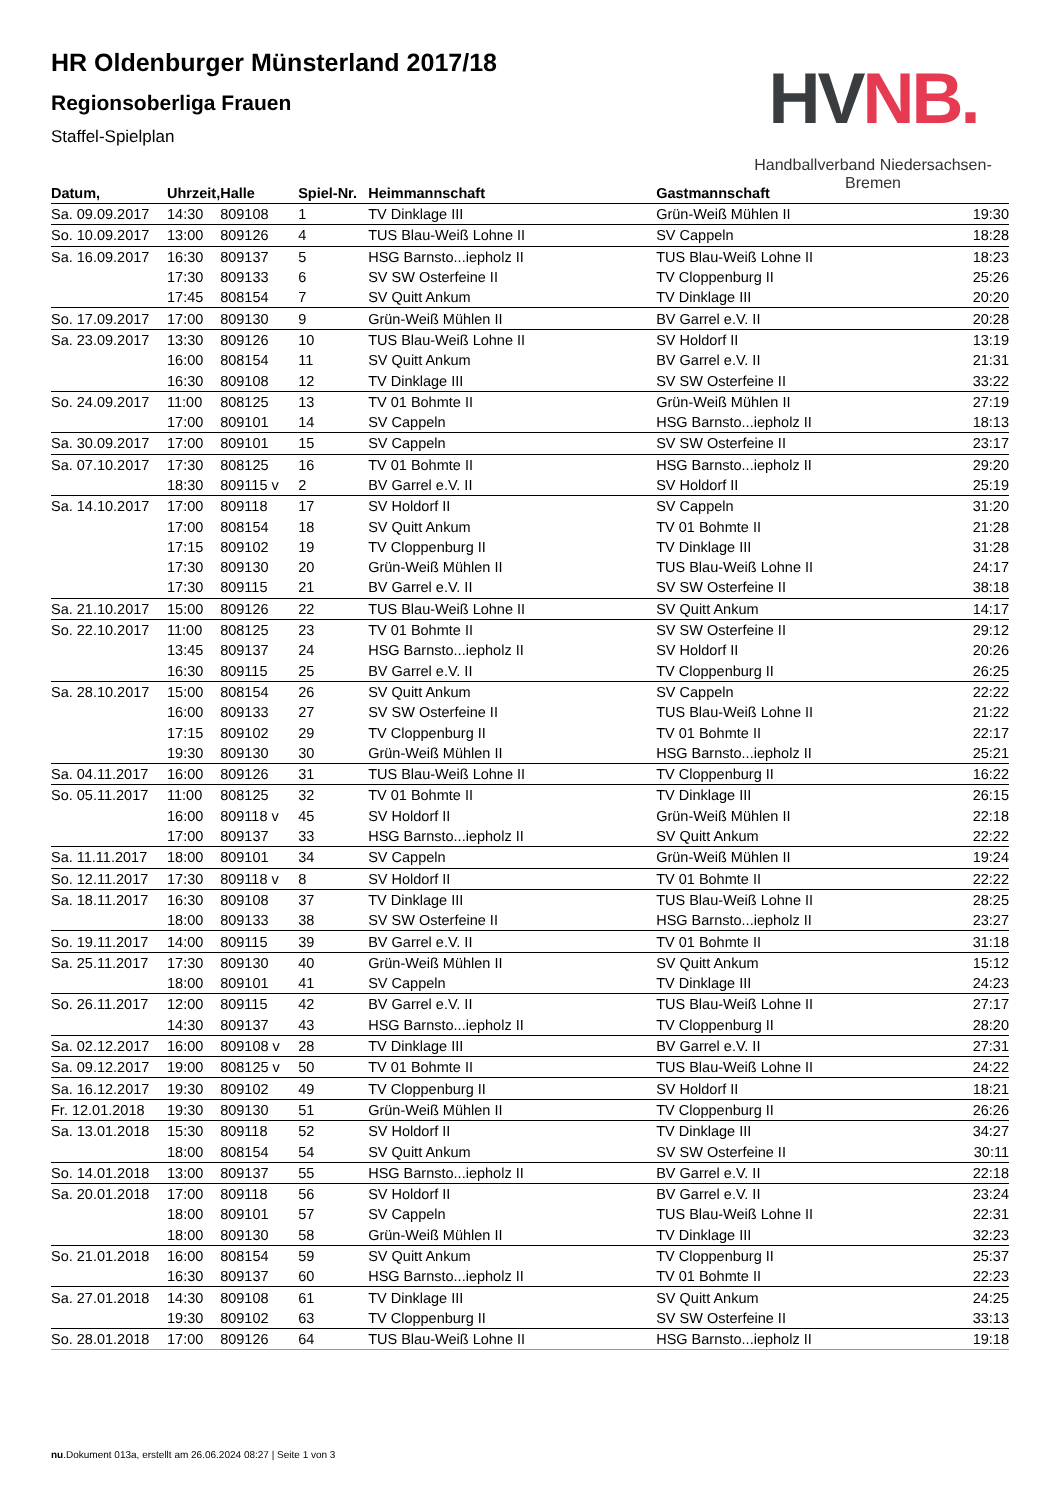HVNB.
Handballverband Niedersachsen-Bremen
HR Oldenburger Münsterland 2017/18
Regionsoberliga Frauen
Staffel-Spielplan
| Datum, | Uhrzeit, | Halle | Spiel-Nr. | Heimmannschaft | Gastmannschaft | |
| --- | --- | --- | --- | --- | --- | --- |
| Sa. 09.09.2017 | 14:30 | 809108 | 1 | TV Dinklage III | Grün-Weiß Mühlen II | 19:30 |
| So. 10.09.2017 | 13:00 | 809126 | 4 | TUS Blau-Weiß Lohne II | SV Cappeln | 18:28 |
| Sa. 16.09.2017 | 16:30 | 809137 | 5 | HSG Barnsto...iepholz II | TUS Blau-Weiß Lohne II | 18:23 |
| | 17:30 | 809133 | 6 | SV SW Osterfeine II | TV Cloppenburg II | 25:26 |
| | 17:45 | 808154 | 7 | SV Quitt Ankum | TV Dinklage III | 20:20 |
| So. 17.09.2017 | 17:00 | 809130 | 9 | Grün-Weiß Mühlen II | BV Garrel e.V. II | 20:28 |
| Sa. 23.09.2017 | 13:30 | 809126 | 10 | TUS Blau-Weiß Lohne II | SV Holdorf II | 13:19 |
| | 16:00 | 808154 | 11 | SV Quitt Ankum | BV Garrel e.V. II | 21:31 |
| | 16:30 | 809108 | 12 | TV Dinklage III | SV SW Osterfeine II | 33:22 |
| So. 24.09.2017 | 11:00 | 808125 | 13 | TV 01 Bohmte II | Grün-Weiß Mühlen II | 27:19 |
| | 17:00 | 809101 | 14 | SV Cappeln | HSG Barnsto...iepholz II | 18:13 |
| Sa. 30.09.2017 | 17:00 | 809101 | 15 | SV Cappeln | SV SW Osterfeine II | 23:17 |
| Sa. 07.10.2017 | 17:30 | 808125 | 16 | TV 01 Bohmte II | HSG Barnsto...iepholz II | 29:20 |
| | 18:30 | 809115 v | 2 | BV Garrel e.V. II | SV Holdorf II | 25:19 |
| Sa. 14.10.2017 | 17:00 | 809118 | 17 | SV Holdorf II | SV Cappeln | 31:20 |
| | 17:00 | 808154 | 18 | SV Quitt Ankum | TV 01 Bohmte II | 21:28 |
| | 17:15 | 809102 | 19 | TV Cloppenburg II | TV Dinklage III | 31:28 |
| | 17:30 | 809130 | 20 | Grün-Weiß Mühlen II | TUS Blau-Weiß Lohne II | 24:17 |
| | 17:30 | 809115 | 21 | BV Garrel e.V. II | SV SW Osterfeine II | 38:18 |
| Sa. 21.10.2017 | 15:00 | 809126 | 22 | TUS Blau-Weiß Lohne II | SV Quitt Ankum | 14:17 |
| So. 22.10.2017 | 11:00 | 808125 | 23 | TV 01 Bohmte II | SV SW Osterfeine II | 29:12 |
| | 13:45 | 809137 | 24 | HSG Barnsto...iepholz II | SV Holdorf II | 20:26 |
| | 16:30 | 809115 | 25 | BV Garrel e.V. II | TV Cloppenburg II | 26:25 |
| Sa. 28.10.2017 | 15:00 | 808154 | 26 | SV Quitt Ankum | SV Cappeln | 22:22 |
| | 16:00 | 809133 | 27 | SV SW Osterfeine II | TUS Blau-Weiß Lohne II | 21:22 |
| | 17:15 | 809102 | 29 | TV Cloppenburg II | TV 01 Bohmte II | 22:17 |
| | 19:30 | 809130 | 30 | Grün-Weiß Mühlen II | HSG Barnsto...iepholz II | 25:21 |
| Sa. 04.11.2017 | 16:00 | 809126 | 31 | TUS Blau-Weiß Lohne II | TV Cloppenburg II | 16:22 |
| So. 05.11.2017 | 11:00 | 808125 | 32 | TV 01 Bohmte II | TV Dinklage III | 26:15 |
| | 16:00 | 809118 v | 45 | SV Holdorf II | Grün-Weiß Mühlen II | 22:18 |
| | 17:00 | 809137 | 33 | HSG Barnsto...iepholz II | SV Quitt Ankum | 22:22 |
| Sa. 11.11.2017 | 18:00 | 809101 | 34 | SV Cappeln | Grün-Weiß Mühlen II | 19:24 |
| So. 12.11.2017 | 17:30 | 809118 v | 8 | SV Holdorf II | TV 01 Bohmte II | 22:22 |
| Sa. 18.11.2017 | 16:30 | 809108 | 37 | TV Dinklage III | TUS Blau-Weiß Lohne II | 28:25 |
| | 18:00 | 809133 | 38 | SV SW Osterfeine II | HSG Barnsto...iepholz II | 23:27 |
| So. 19.11.2017 | 14:00 | 809115 | 39 | BV Garrel e.V. II | TV 01 Bohmte II | 31:18 |
| Sa. 25.11.2017 | 17:30 | 809130 | 40 | Grün-Weiß Mühlen II | SV Quitt Ankum | 15:12 |
| | 18:00 | 809101 | 41 | SV Cappeln | TV Dinklage III | 24:23 |
| So. 26.11.2017 | 12:00 | 809115 | 42 | BV Garrel e.V. II | TUS Blau-Weiß Lohne II | 27:17 |
| | 14:30 | 809137 | 43 | HSG Barnsto...iepholz II | TV Cloppenburg II | 28:20 |
| Sa. 02.12.2017 | 16:00 | 809108 v | 28 | TV Dinklage III | BV Garrel e.V. II | 27:31 |
| Sa. 09.12.2017 | 19:00 | 808125 v | 50 | TV 01 Bohmte II | TUS Blau-Weiß Lohne II | 24:22 |
| Sa. 16.12.2017 | 19:30 | 809102 | 49 | TV Cloppenburg II | SV Holdorf II | 18:21 |
| Fr. 12.01.2018 | 19:30 | 809130 | 51 | Grün-Weiß Mühlen II | TV Cloppenburg II | 26:26 |
| Sa. 13.01.2018 | 15:30 | 809118 | 52 | SV Holdorf II | TV Dinklage III | 34:27 |
| | 18:00 | 808154 | 54 | SV Quitt Ankum | SV SW Osterfeine II | 30:11 |
| So. 14.01.2018 | 13:00 | 809137 | 55 | HSG Barnsto...iepholz II | BV Garrel e.V. II | 22:18 |
| Sa. 20.01.2018 | 17:00 | 809118 | 56 | SV Holdorf II | BV Garrel e.V. II | 23:24 |
| | 18:00 | 809101 | 57 | SV Cappeln | TUS Blau-Weiß Lohne II | 22:31 |
| | 18:00 | 809130 | 58 | Grün-Weiß Mühlen II | TV Dinklage III | 32:23 |
| So. 21.01.2018 | 16:00 | 808154 | 59 | SV Quitt Ankum | TV Cloppenburg II | 25:37 |
| | 16:30 | 809137 | 60 | HSG Barnsto...iepholz II | TV 01 Bohmte II | 22:23 |
| Sa. 27.01.2018 | 14:30 | 809108 | 61 | TV Dinklage III | SV Quitt Ankum | 24:25 |
| | 19:30 | 809102 | 63 | TV Cloppenburg II | SV SW Osterfeine II | 33:13 |
| So. 28.01.2018 | 17:00 | 809126 | 64 | TUS Blau-Weiß Lohne II | HSG Barnsto...iepholz II | 19:18 |
nu.Dokument 013a, erstellt am 26.06.2024 08:27 | Seite 1 von 3